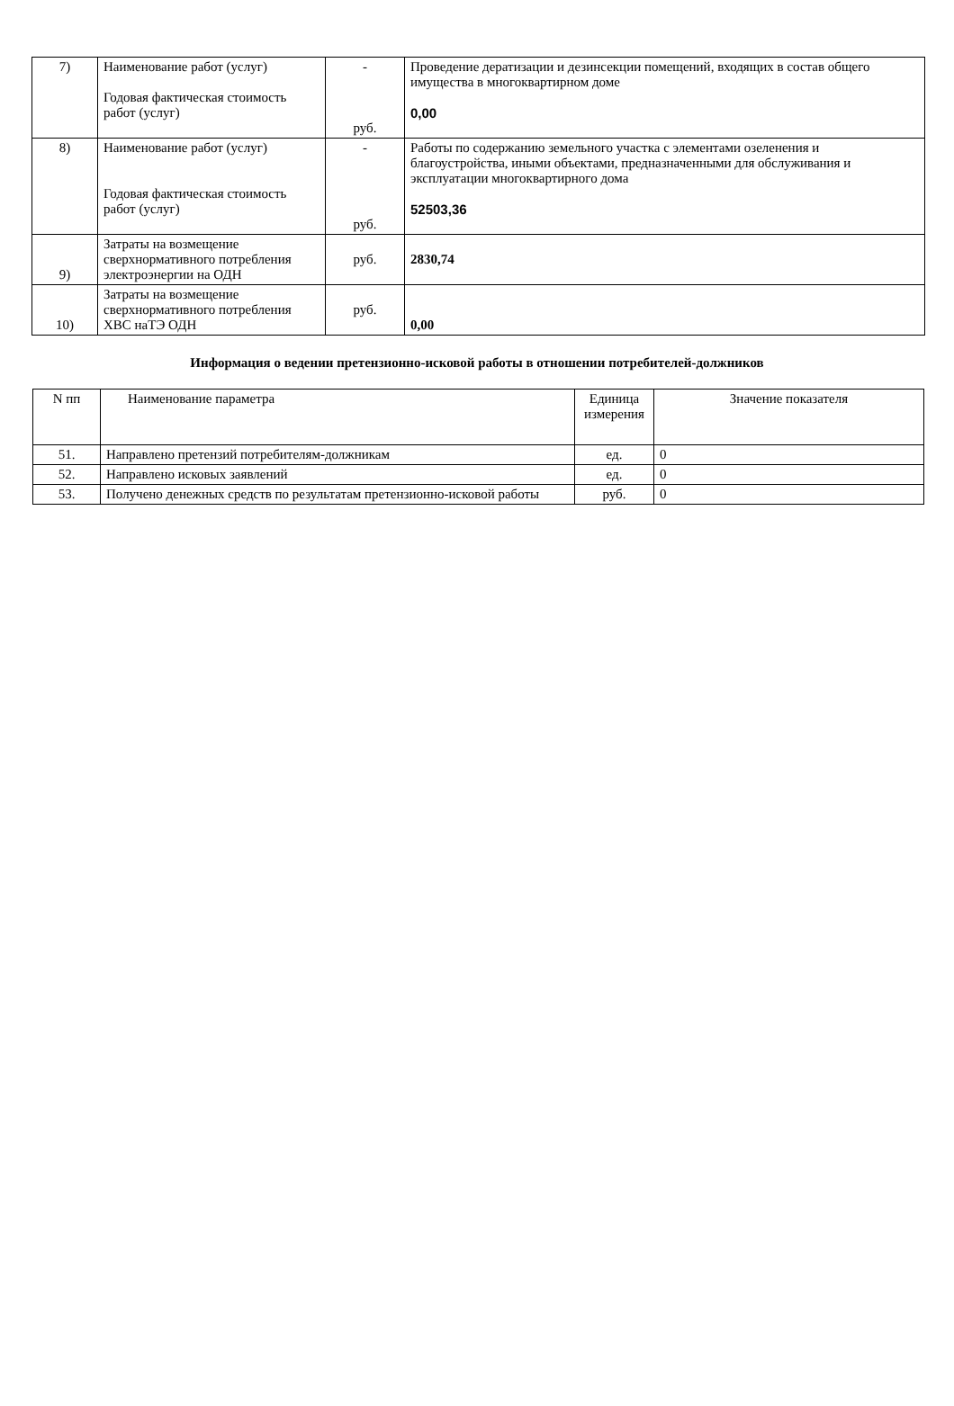| 7) | Наименование работ (услуг) Годовая фактическая стоимость работ (услуг) | - руб. | Проведение дератизации и дезинсекции помещений, входящих в состав общего имущества в многоквартирном доме 0,00 |
| 8) | Наименование работ (услуг) Годовая фактическая стоимость работ (услуг) | - руб. | Работы по содержанию земельного участка с элементами озеленения и благоустройства, иными объектами, предназначенными для обслуживания и эксплуатации многоквартирного дома 52503,36 |
| 9) | Затраты на возмещение сверхнормативного потребления электроэнергии на ОДН | руб. | 2830,74 |
| 10) | Затраты на возмещение сверхнормативного потребления ХВС наТЭ ОДН | руб. | 0,00 |
Информация о ведении претензионно-исковой работы в отношении потребителей-должников
| N пп | Наименование параметра | Единица измерения | Значение показателя |
| --- | --- | --- | --- |
| 51. | Направлено претензий потребителям-должникам | ед. | 0 |
| 52. | Направлено исковых заявлений | ед. | 0 |
| 53. | Получено денежных средств по результатам претензионно-исковой работы | руб. | 0 |